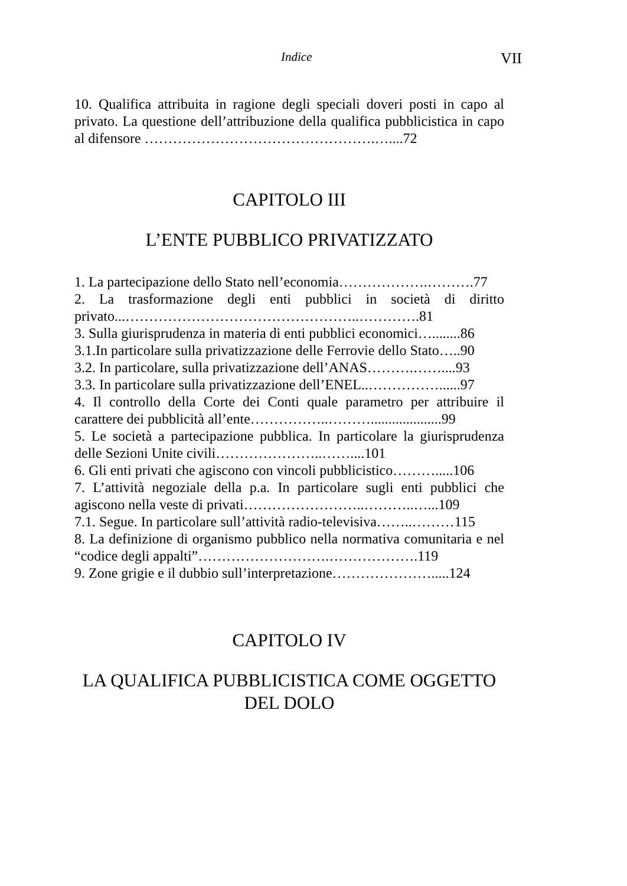Indice VII
10. Qualifica attribuita in ragione degli speciali doveri posti in capo al privato. La questione dell’attribuzione della qualifica pubblicistica in capo al difensore ………………………………………….…....72
CAPITOLO III
L’ENTE PUBBLICO PRIVATIZZATO
1. La partecipazione dello Stato nell’economia……………….……….77
2. La trasformazione degli enti pubblici in società di diritto privato...…………………………………………..………….81
3. Sulla giurisprudenza in materia di enti pubblici economici…........86
3.1.In particolare sulla privatizzazione delle Ferrovie dello Stato…..90
3.2. In particolare, sulla privatizzazione dell’ANAS……….……....93
3.3. In particolare sulla privatizzazione dell’ENEL..……………......97
4. Il controllo della Corte dei Conti quale parametro per attribuire il carattere dei pubblicità all’ente……………..………....................99
5. Le società a partecipazione pubblica. In particolare la giurisprudenza delle Sezioni Unite civili…………………..……....101
6. Gli enti privati che agiscono con vincoli pubblicistico……….....106
7. L’attività negoziale della p.a. In particolare sugli enti pubblici che agiscono nella veste di privati……………………..………..…...109
7.1. Segue. In particolare sull’attività radio-televisiva……..………115
8. La definizione di organismo pubblico nella normativa comunitaria e nel “codice degli appalti”……………………….……………….119
9. Zone grigie e il dubbio sull’interpretazione………………….....124
CAPITOLO IV
LA QUALIFICA PUBBLICISTICA COME OGGETTO DEL DOLO